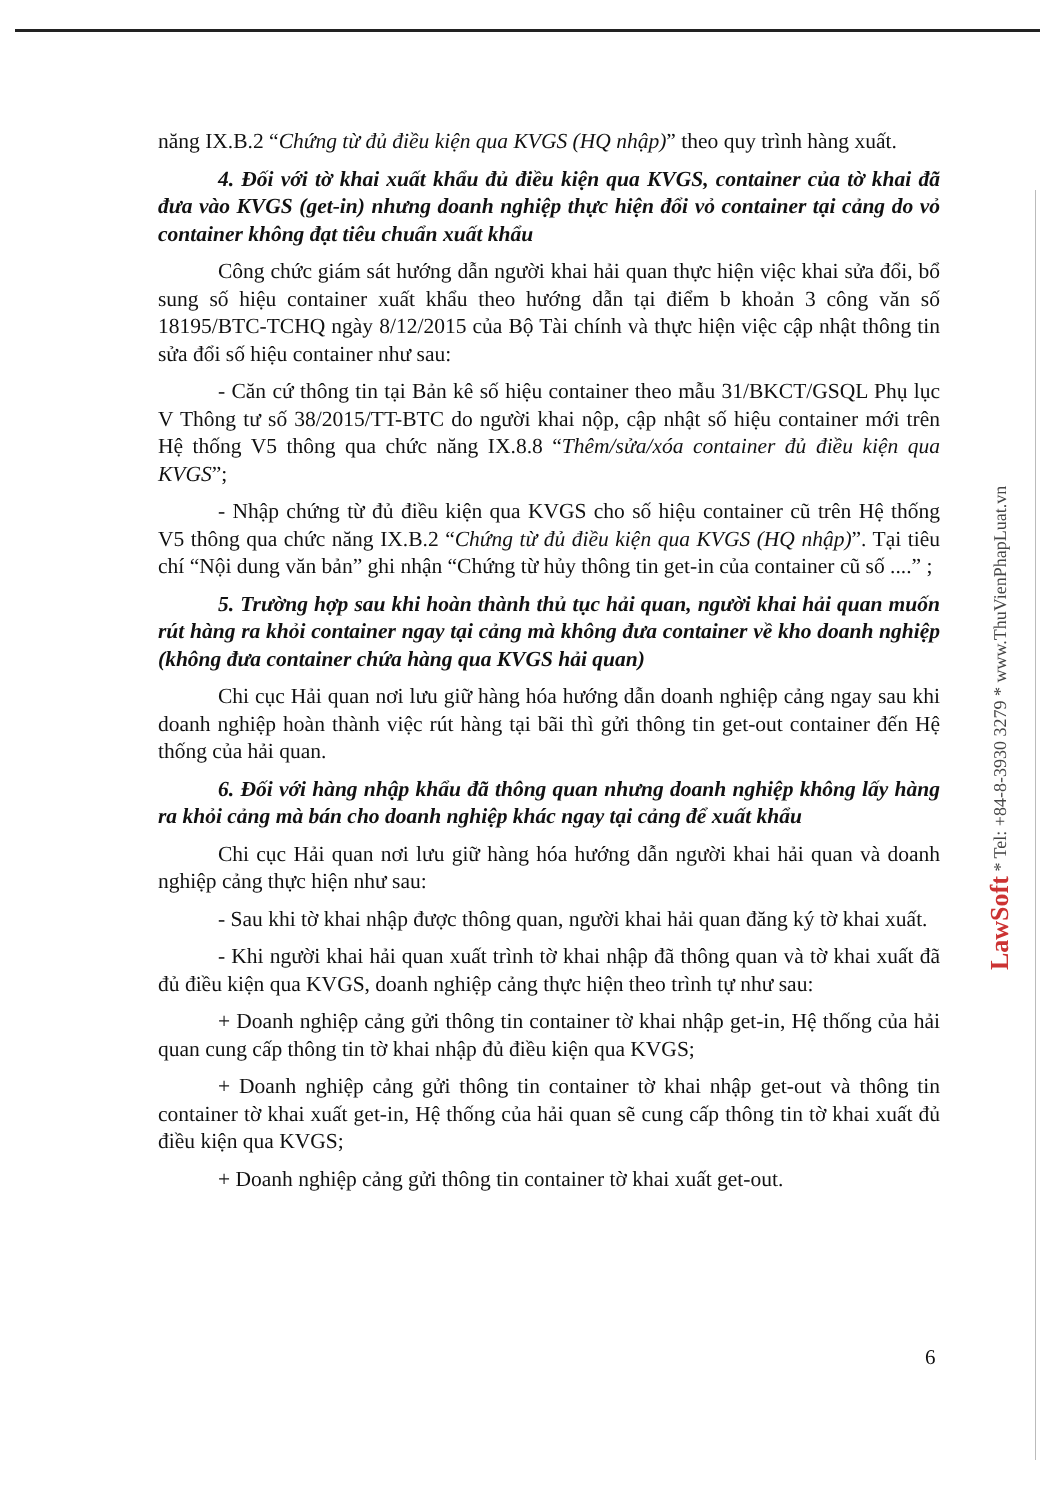năng IX.B.2 “Chứng từ đủ điều kiện qua KVGS (HQ nhập)” theo quy trình hàng xuất.
4. Đối với tờ khai xuất khẩu đủ điều kiện qua KVGS, container của tờ khai đã đưa vào KVGS (get-in) nhưng doanh nghiệp thực hiện đổi vỏ container tại cảng do vỏ container không đạt tiêu chuẩn xuất khẩu
Công chức giám sát hướng dẫn người khai hải quan thực hiện việc khai sửa đổi, bổ sung số hiệu container xuất khẩu theo hướng dẫn tại điểm b khoản 3 công văn số 18195/BTC-TCHQ ngày 8/12/2015 của Bộ Tài chính và thực hiện việc cập nhật thông tin sửa đổi số hiệu container như sau:
- Căn cứ thông tin tại Bản kê số hiệu container theo mẫu 31/BKCT/GSQL Phụ lục V Thông tư số 38/2015/TT-BTC do người khai nộp, cập nhật số hiệu container mới trên Hệ thống V5 thông qua chức năng IX.8.8 “Thêm/sửa/xóa container đủ điều kiện qua KVGS”;
- Nhập chứng từ đủ điều kiện qua KVGS cho số hiệu container cũ trên Hệ thống V5 thông qua chức năng IX.B.2 “Chứng từ đủ điều kiện qua KVGS (HQ nhập)”. Tại tiêu chí “Nội dung văn bản” ghi nhận “Chứng từ hủy thông tin get-in của container cũ số ....” ;
5. Trường hợp sau khi hoàn thành thủ tục hải quan, người khai hải quan muốn rút hàng ra khỏi container ngay tại cảng mà không đưa container về kho doanh nghiệp (không đưa container chứa hàng qua KVGS hải quan)
Chi cục Hải quan nơi lưu giữ hàng hóa hướng dẫn doanh nghiệp cảng ngay sau khi doanh nghiệp hoàn thành việc rút hàng tại bãi thì gửi thông tin get-out container đến Hệ thống của hải quan.
6. Đối với hàng nhập khẩu đã thông quan nhưng doanh nghiệp không lấy hàng ra khỏi cảng mà bán cho doanh nghiệp khác ngay tại cảng để xuất khẩu
Chi cục Hải quan nơi lưu giữ hàng hóa hướng dẫn người khai hải quan và doanh nghiệp cảng thực hiện như sau:
- Sau khi tờ khai nhập được thông quan, người khai hải quan đăng ký tờ khai xuất.
- Khi người khai hải quan xuất trình tờ khai nhập đã thông quan và tờ khai xuất đã đủ điều kiện qua KVGS, doanh nghiệp cảng thực hiện theo trình tự như sau:
+ Doanh nghiệp cảng gửi thông tin container tờ khai nhập get-in, Hệ thống của hải quan cung cấp thông tin tờ khai nhập đủ điều kiện qua KVGS;
+ Doanh nghiệp cảng gửi thông tin container tờ khai nhập get-out và thông tin container tờ khai xuất get-in, Hệ thống của hải quan sẽ cung cấp thông tin tờ khai xuất đủ điều kiện qua KVGS;
+ Doanh nghiệp cảng gửi thông tin container tờ khai xuất get-out.
LawSoft * Tel: +84-8-3930 3279 * www.ThuVienPhapLuat.vn
6